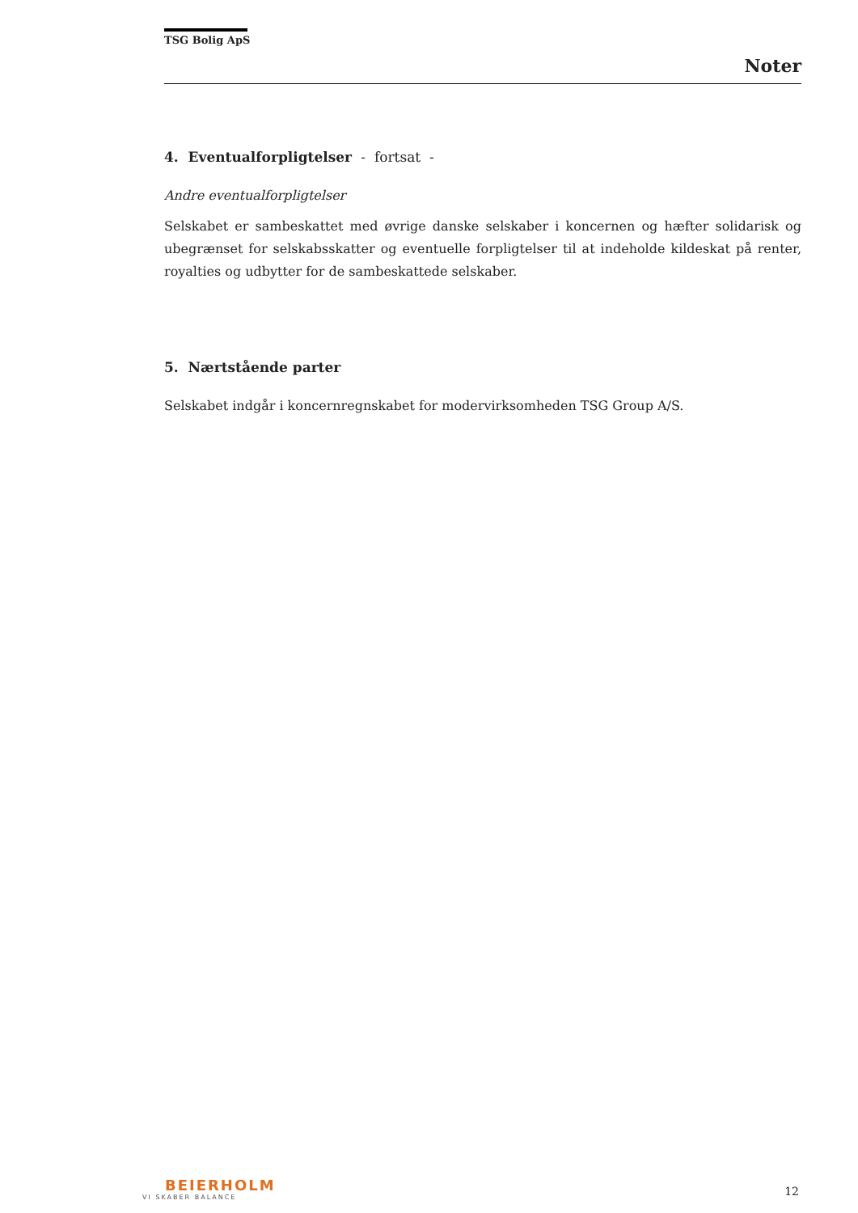TSG Bolig ApS
Noter
4. Eventualforpligtelser - fortsat -
Andre eventualforpligtelser
Selskabet er sambeskattet med øvrige danske selskaber i koncernen og hæfter solidarisk og ubegrænset for selskabsskatter og eventuelle forpligtelser til at indeholde kildeskat på renter, royalties og udbytter for de sambeskattede selskaber.
5. Nærtstående parter
Selskabet indgår i koncernregnskabet for modervirksomheden TSG Group A/S.
BEIERHOLM
VI SKABER BALANCE
12